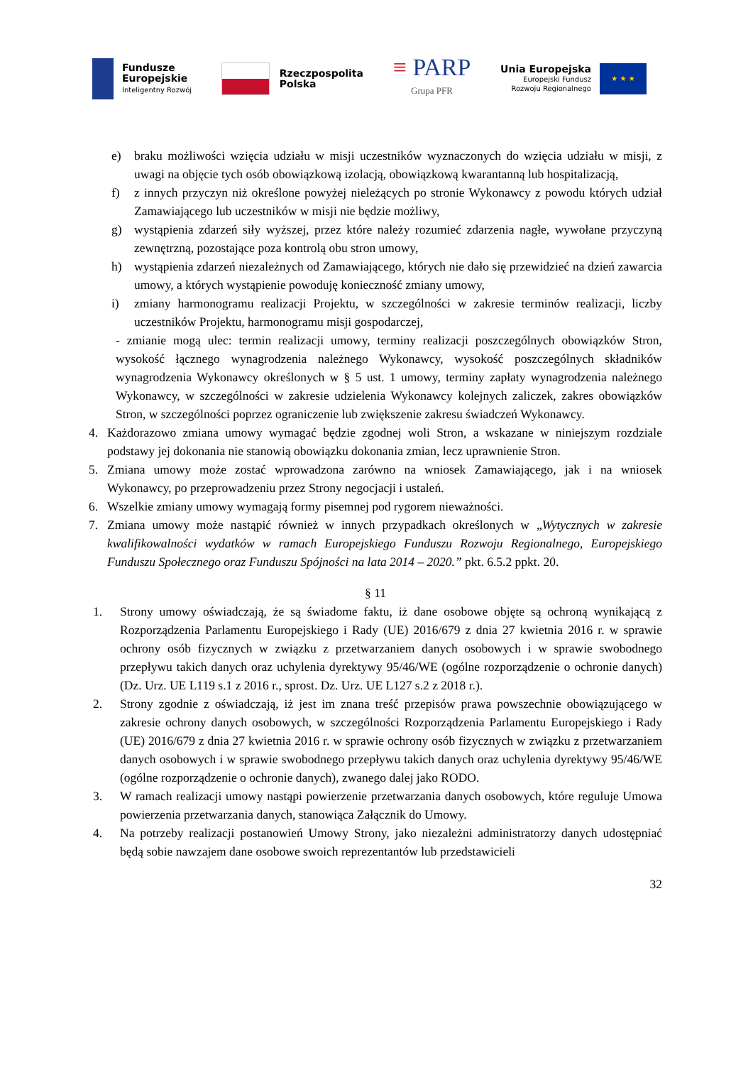Fundusze
Europejskie
Inteligentny Rozwój
Rzeczpospolita
Polska
≡ PARP
Grupa PFR
Unia Europejska
Europejski Fundusz
Rozwoju Regionalnego
★ ★ ★
e) braku możliwości wzięcia udziału w misji uczestników wyznaczonych do wzięcia udziału w misji, z uwagi na objęcie tych osób obowiązkową izolacją, obowiązkową kwarantanną lub hospitalizacją,
f) z innych przyczyn niż określone powyżej nieleżących po stronie Wykonawcy z powodu których udział Zamawiającego lub uczestników w misji nie będzie możliwy,
g) wystąpienia zdarzeń siły wyższej, przez które należy rozumieć zdarzenia nagłe, wywołane przyczyną zewnętrzną, pozostające poza kontrolą obu stron umowy,
h) wystąpienia zdarzeń niezależnych od Zamawiającego, których nie dało się przewidzieć na dzień zawarcia umowy, a których wystąpienie powoduję konieczność zmiany umowy,
i) zmiany harmonogramu realizacji Projektu, w szczególności w zakresie terminów realizacji, liczby uczestników Projektu, harmonogramu misji gospodarczej,
- zmianie mogą ulec: termin realizacji umowy, terminy realizacji poszczególnych obowiązków Stron, wysokość łącznego wynagrodzenia należnego Wykonawcy, wysokość poszczególnych składników wynagrodzenia Wykonawcy określonych w § 5 ust. 1 umowy, terminy zapłaty wynagrodzenia należnego Wykonawcy, w szczególności w zakresie udzielenia Wykonawcy kolejnych zaliczek, zakres obowiązków Stron, w szczególności poprzez ograniczenie lub zwiększenie zakresu świadczeń Wykonawcy.
4. Każdorazowo zmiana umowy wymagać będzie zgodnej woli Stron, a wskazane w niniejszym rozdziale podstawy jej dokonania nie stanowią obowiązku dokonania zmian, lecz uprawnienie Stron.
5. Zmiana umowy może zostać wprowadzona zarówno na wniosek Zamawiającego, jak i na wniosek Wykonawcy, po przeprowadzeniu przez Strony negocjacji i ustaleń.
6. Wszelkie zmiany umowy wymagają formy pisemnej pod rygorem nieważności.
7. Zmiana umowy może nastąpić również w innych przypadkach określonych w „Wytycznych w zakresie kwalifikowalności wydatków w ramach Europejskiego Funduszu Rozwoju Regionalnego, Europejskiego Funduszu Społecznego oraz Funduszu Spójności na lata 2014 – 2020.” pkt. 6.5.2 ppkt. 20.
§ 11
1. Strony umowy oświadczają, że są świadome faktu, iż dane osobowe objęte są ochroną wynikającą z Rozporządzenia Parlamentu Europejskiego i Rady (UE) 2016/679 z dnia 27 kwietnia 2016 r. w sprawie ochrony osób fizycznych w związku z przetwarzaniem danych osobowych i w sprawie swobodnego przepływu takich danych oraz uchylenia dyrektywy 95/46/WE (ogólne rozporządzenie o ochronie danych) (Dz. Urz. UE L119 s.1 z 2016 r., sprost. Dz. Urz. UE L127 s.2 z 2018 r.).
2. Strony zgodnie z oświadczają, iż jest im znana treść przepisów prawa powszechnie obowiązującego w zakresie ochrony danych osobowych, w szczególności Rozporządzenia Parlamentu Europejskiego i Rady (UE) 2016/679 z dnia 27 kwietnia 2016 r. w sprawie ochrony osób fizycznych w związku z przetwarzaniem danych osobowych i w sprawie swobodnego przepływu takich danych oraz uchylenia dyrektywy 95/46/WE (ogólne rozporządzenie o ochronie danych), zwanego dalej jako RODO.
3. W ramach realizacji umowy nastąpi powierzenie przetwarzania danych osobowych, które reguluje Umowa powierzenia przetwarzania danych, stanowiąca Załącznik do Umowy.
4. Na potrzeby realizacji postanowień Umowy Strony, jako niezależni administratorzy danych udostępniać będą sobie nawzajem dane osobowe swoich reprezentantów lub przedstawicieli
32